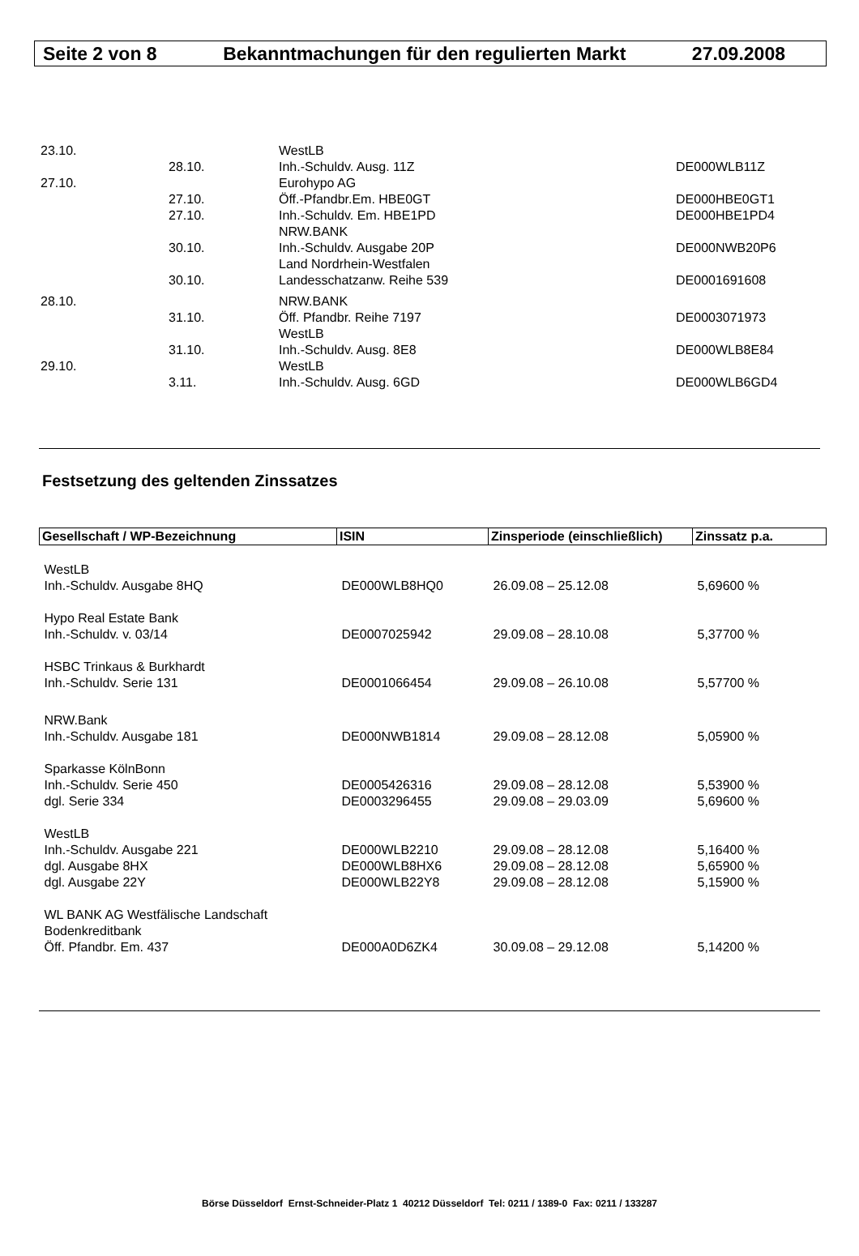Seite 2 von 8 Bekanntmachungen für den regulierten Markt 27.09.2008
| 23.10. | | WestLB | |
| | 28.10. | Inh.-Schuldv. Ausg. 11Z | DE000WLB11Z |
| 27.10. | | Eurohypo AG | |
| | 27.10. | Öff.-Pfandbr.Em. HBE0GT | DE000HBE0GT1 |
| | 27.10. | Inh.-Schuldv. Em. HBE1PD | DE000HBE1PD4 |
| | | NRW.BANK | |
| | 30.10. | Inh.-Schuldv. Ausgabe 20P | DE000NWB20P6 |
| | | Land Nordrhein-Westfalen | |
| | 30.10. | Landesschatzanw. Reihe 539 | DE0001691608 |
| 28.10. | | NRW.BANK | |
| | 31.10. | Öff. Pfandbr. Reihe 7197 | DE0003071973 |
| | | WestLB | |
| | 31.10. | Inh.-Schuldv. Ausg. 8E8 | DE000WLB8E84 |
| 29.10. | | WestLB | |
| | 3.11. | Inh.-Schuldv. Ausg. 6GD | DE000WLB6GD4 |
Festsetzung des geltenden Zinssatzes
| Gesellschaft / WP-Bezeichnung | ISIN | Zinsperiode (einschließlich) | Zinssatz p.a. |
| --- | --- | --- | --- |
| WestLB | | | |
| Inh.-Schuldv. Ausgabe 8HQ | DE000WLB8HQ0 | 26.09.08 – 25.12.08 | 5,69600 % |
| Hypo Real Estate Bank | | | |
| Inh.-Schuldv. v. 03/14 | DE0007025942 | 29.09.08 – 28.10.08 | 5,37700 % |
| HSBC Trinkaus & Burkhardt | | | |
| Inh.-Schuldv. Serie 131 | DE0001066454 | 29.09.08 – 26.10.08 | 5,57700 % |
| NRW.Bank | | | |
| Inh.-Schuldv. Ausgabe 181 | DE000NWB1814 | 29.09.08 – 28.12.08 | 5,05900 % |
| Sparkasse KölnBonn | | | |
| Inh.-Schuldv. Serie 450 | DE0005426316 | 29.09.08 – 28.12.08 | 5,53900 % |
| dgl. Serie 334 | DE0003296455 | 29.09.08 – 29.03.09 | 5,69600 % |
| WestLB | | | |
| Inh.-Schuldv. Ausgabe 221 | DE000WLB2210 | 29.09.08 – 28.12.08 | 5,16400 % |
| dgl. Ausgabe 8HX | DE000WLB8HX6 | 29.09.08 – 28.12.08 | 5,65900 % |
| dgl. Ausgabe 22Y | DE000WLB22Y8 | 29.09.08 – 28.12.08 | 5,15900 % |
| WL BANK AG Westfälische Landschaft | | | |
| Bodenkreditbank | | | |
| Öff. Pfandbr. Em. 437 | DE000A0D6ZK4 | 30.09.08 – 29.12.08 | 5,14200 % |
Börse Düsseldorf Ernst-Schneider-Platz 1 40212 Düsseldorf Tel: 0211 / 1389-0 Fax: 0211 / 133287